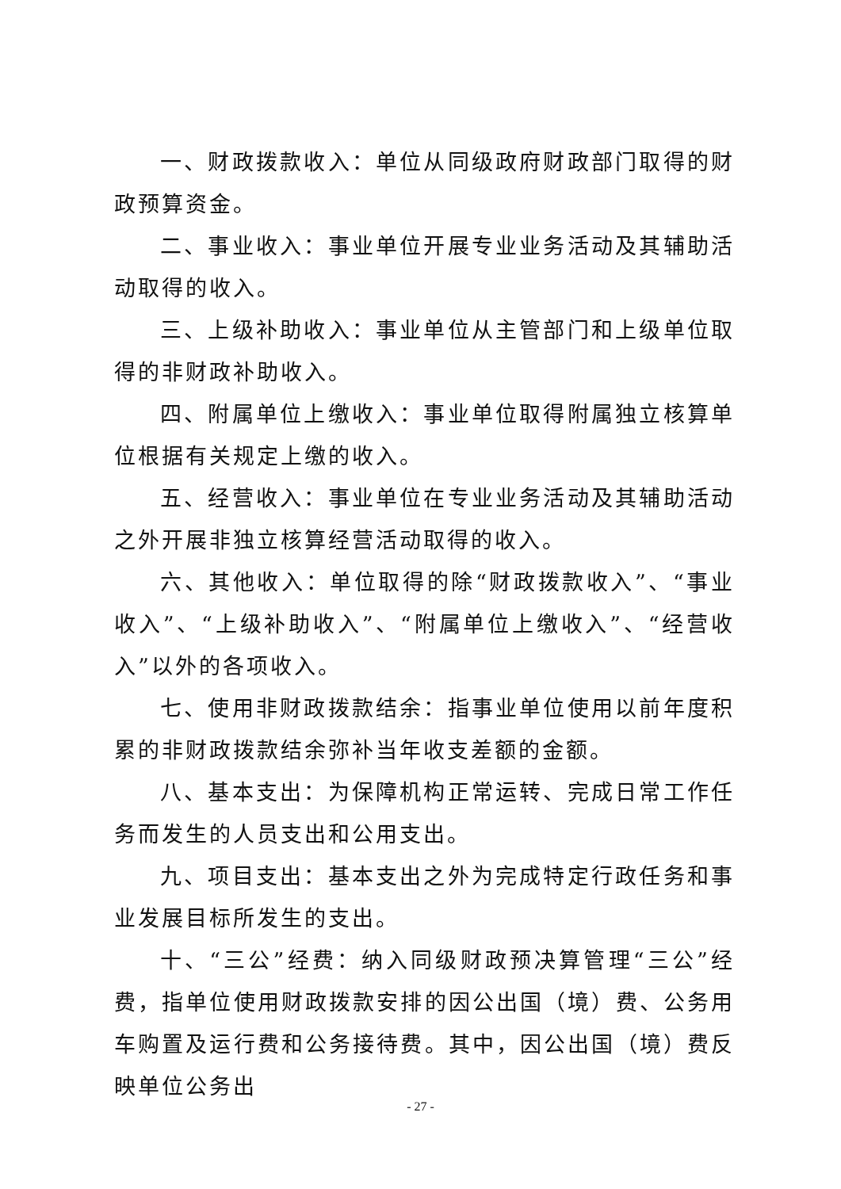一、财政拨款收入：单位从同级政府财政部门取得的财政预算资金。
二、事业收入：事业单位开展专业业务活动及其辅助活动取得的收入。
三、上级补助收入：事业单位从主管部门和上级单位取得的非财政补助收入。
四、附属单位上缴收入：事业单位取得附属独立核算单位根据有关规定上缴的收入。
五、经营收入：事业单位在专业业务活动及其辅助活动之外开展非独立核算经营活动取得的收入。
六、其他收入：单位取得的除“财政拨款收入”、“事业收入”、“上级补助收入”、“附属单位上缴收入”、“经营收入”以外的各项收入。
七、使用非财政拨款结余：指事业单位使用以前年度积累的非财政拨款结余弥补当年收支差额的金额。
八、基本支出：为保障机构正常运转、完成日常工作任务而发生的人员支出和公用支出。
九、项目支出：基本支出之外为完成特定行政任务和事业发展目标所发生的支出。
十、“三公”经费：纳入同级财政预决算管理“三公”经费，指单位使用财政拨款安排的因公出国（境）费、公务用车购置及运行费和公务接待费。其中，因公出国（境）费反映单位公务出
- 27 -